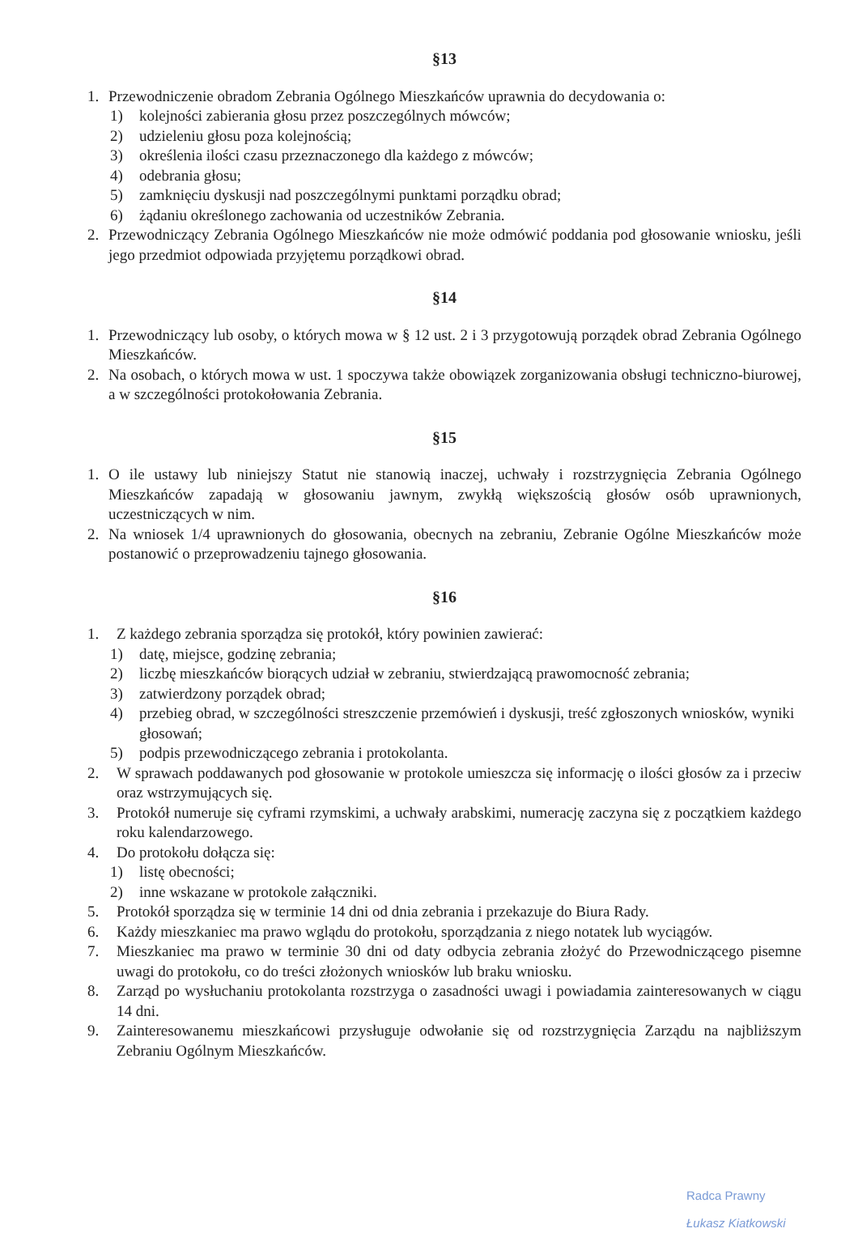§13
1. Przewodniczenie obradom Zebrania Ogólnego Mieszkańców uprawnia do decydowania o:
1) kolejności zabierania głosu przez poszczególnych mówców;
2) udzieleniu głosu poza kolejnością;
3) określenia ilości czasu przeznaczonego dla każdego z mówców;
4) odebrania głosu;
5) zamknięciu dyskusji nad poszczególnymi punktami porządku obrad;
6) żądaniu określonego zachowania od uczestników Zebrania.
2. Przewodniczący Zebrania Ogólnego Mieszkańców nie może odmówić poddania pod głosowanie wniosku, jeśli jego przedmiot odpowiada przyjętemu porządkowi obrad.
§14
1. Przewodniczący lub osoby, o których mowa w § 12 ust. 2 i 3 przygotowują porządek obrad Zebrania Ogólnego Mieszkańców.
2. Na osobach, o których mowa w ust. 1 spoczywa także obowiązek zorganizowania obsługi techniczno-biurowej, a w szczególności protokołowania Zebrania.
§15
1. O ile ustawy lub niniejszy Statut nie stanowią inaczej, uchwały i rozstrzygnięcia Zebrania Ogólnego Mieszkańców zapadają w głosowaniu jawnym, zwykłą większością głosów osób uprawnionych, uczestniczących w nim.
2. Na wniosek 1/4 uprawnionych do głosowania, obecnych na zebraniu, Zebranie Ogólne Mieszkańców może postanowić o przeprowadzeniu tajnego głosowania.
§16
1. Z każdego zebrania sporządza się protokół, który powinien zawierać:
1) datę, miejsce, godzinę zebrania;
2) liczbę mieszkańców biorących udział w zebraniu, stwierdzającą prawomocność zebrania;
3) zatwierdzony porządek obrad;
4) przebieg obrad, w szczególności streszczenie przemówień i dyskusji, treść zgłoszonych wniosków, wyniki głosowań;
5) podpis przewodniczącego zebrania i protokolanta.
2. W sprawach poddawanych pod głosowanie w protokole umieszcza się informację o ilości głosów za i przeciw oraz wstrzymujących się.
3. Protokół numeruje się cyframi rzymskimi, a uchwały arabskimi, numerację zaczyna się z początkiem każdego roku kalendarzowego.
4. Do protokołu dołącza się:
1) listę obecności;
2) inne wskazane w protokole załączniki.
5. Protokół sporządza się w terminie 14 dni od dnia zebrania i przekazuje do Biura Rady.
6. Każdy mieszkaniec ma prawo wglądu do protokołu, sporządzania z niego notatek lub wyciągów.
7. Mieszkaniec ma prawo w terminie 30 dni od daty odbycia zebrania złożyć do Przewodniczącego pisemne uwagi do protokołu, co do treści złożonych wniosków lub braku wniosku.
8. Zarząd po wysłuchaniu protokolanta rozstrzyga o zasadności uwagi i powiadamia zainteresowanych w ciągu 14 dni.
9. Zainteresowanemu mieszkańcowi przysługuje odwołanie się od rozstrzygnięcia Zarządu na najbliższym Zebraniu Ogólnym Mieszkańców.
Radca Prawny
Łukasz Kiatkowski